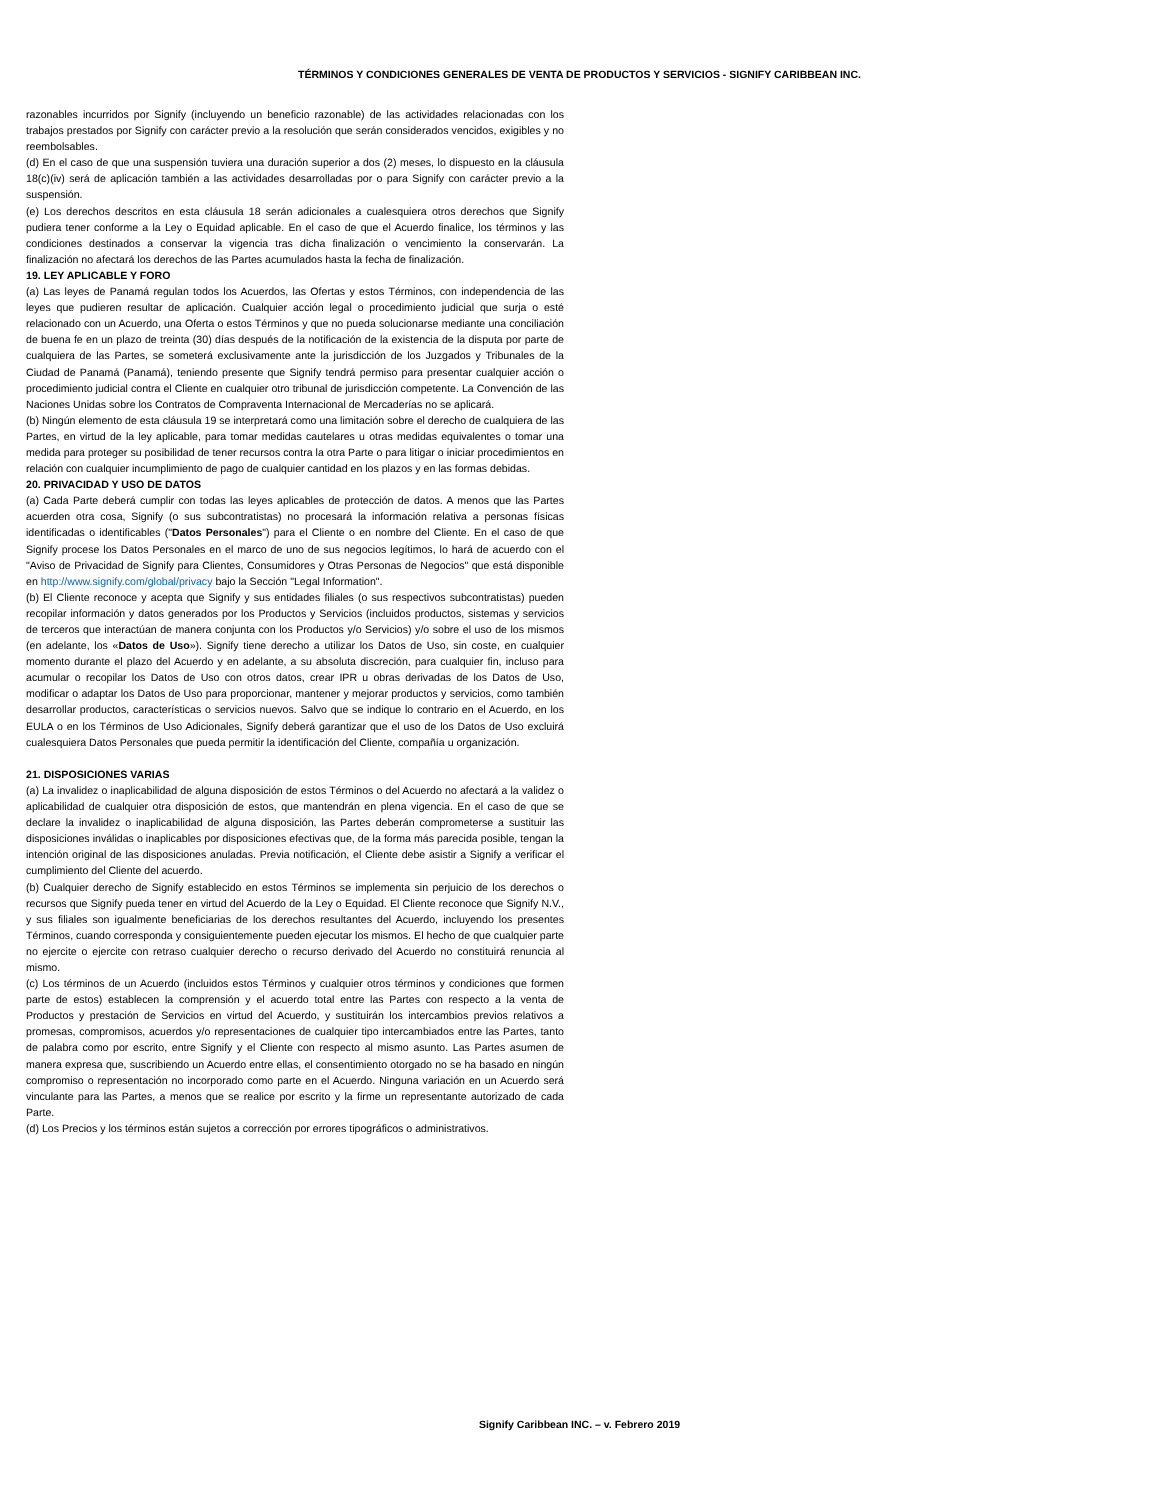TÉRMINOS Y CONDICIONES GENERALES DE VENTA DE PRODUCTOS Y SERVICIOS - SIGNIFY CARIBBEAN INC.
razonables incurridos por Signify (incluyendo un beneficio razonable) de las actividades relacionadas con los trabajos prestados por Signify con carácter previo a la resolución que serán considerados vencidos, exigibles y no reembolsables.
(d) En el caso de que una suspensión tuviera una duración superior a dos (2) meses, lo dispuesto en la cláusula 18(c)(iv) será de aplicación también a las actividades desarrolladas por o para Signify con carácter previo a la suspensión.
(e) Los derechos descritos en esta cláusula 18 serán adicionales a cualesquiera otros derechos que Signify pudiera tener conforme a la Ley o Equidad aplicable. En el caso de que el Acuerdo finalice, los términos y las condiciones destinados a conservar la vigencia tras dicha finalización o vencimiento la conservarán. La finalización no afectará los derechos de las Partes acumulados hasta la fecha de finalización.
19. LEY APLICABLE Y FORO
(a) Las leyes de Panamá regulan todos los Acuerdos, las Ofertas y estos Términos, con independencia de las leyes que pudieren resultar de aplicación. Cualquier acción legal o procedimiento judicial que surja o esté relacionado con un Acuerdo, una Oferta o estos Términos y que no pueda solucionarse mediante una conciliación de buena fe en un plazo de treinta (30) días después de la notificación de la existencia de la disputa por parte de cualquiera de las Partes, se someterá exclusivamente ante la jurisdicción de los Juzgados y Tribunales de la Ciudad de Panamá (Panamá), teniendo presente que Signify tendrá permiso para presentar cualquier acción o procedimiento judicial contra el Cliente en cualquier otro tribunal de jurisdicción competente. La Convención de las Naciones Unidas sobre los Contratos de Compraventa Internacional de Mercaderías no se aplicará.
(b) Ningún elemento de esta cláusula 19 se interpretará como una limitación sobre el derecho de cualquiera de las Partes, en virtud de la ley aplicable, para tomar medidas cautelares u otras medidas equivalentes o tomar una medida para proteger su posibilidad de tener recursos contra la otra Parte o para litigar o iniciar procedimientos en relación con cualquier incumplimiento de pago de cualquier cantidad en los plazos y en las formas debidas.
20. PRIVACIDAD Y USO DE DATOS
(a) Cada Parte deberá cumplir con todas las leyes aplicables de protección de datos. A menos que las Partes acuerden otra cosa, Signify (o sus subcontratistas) no procesará la información relativa a personas físicas identificadas o identificables ("Datos Personales") para el Cliente o en nombre del Cliente. En el caso de que Signify procese los Datos Personales en el marco de uno de sus negocios legítimos, lo hará de acuerdo con el "Aviso de Privacidad de Signify para Clientes, Consumidores y Otras Personas de Negocios" que está disponible en http://www.signify.com/global/privacy bajo la Sección "Legal Information".
(b) El Cliente reconoce y acepta que Signify y sus entidades filiales (o sus respectivos subcontratistas) pueden recopilar información y datos generados por los Productos y Servicios (incluidos productos, sistemas y servicios de terceros que interactúan de manera conjunta con los Productos y/o Servicios) y/o sobre el uso de los mismos (en adelante, los «Datos de Uso»). Signify tiene derecho a utilizar los Datos de Uso, sin coste, en cualquier momento durante el plazo del Acuerdo y en adelante, a su absoluta discreción, para cualquier fin, incluso para acumular o recopilar los Datos de Uso con otros datos, crear IPR u obras derivadas de los Datos de Uso, modificar o adaptar los Datos de Uso para proporcionar, mantener y mejorar productos y servicios, como también desarrollar productos, características o servicios nuevos. Salvo que se indique lo contrario en el Acuerdo, en los EULA o en los Términos de Uso Adicionales, Signify deberá garantizar que el uso de los Datos de Uso excluirá cualesquiera Datos Personales que pueda permitir la identificación del Cliente, compañía u organización.
21. DISPOSICIONES VARIAS
(a) La invalidez o inaplicabilidad de alguna disposición de estos Términos o del Acuerdo no afectará a la validez o aplicabilidad de cualquier otra disposición de estos, que mantendrán en plena vigencia. En el caso de que se declare la invalidez o inaplicabilidad de alguna disposición, las Partes deberán comprometerse a sustituir las disposiciones inválidas o inaplicables por disposiciones efectivas que, de la forma más parecida posible, tengan la intención original de las disposiciones anuladas. Previa notificación, el Cliente debe asistir a Signify a verificar el cumplimiento del Cliente del acuerdo.
(b) Cualquier derecho de Signify establecido en estos Términos se implementa sin perjuicio de los derechos o recursos que Signify pueda tener en virtud del Acuerdo de la Ley o Equidad. El Cliente reconoce que Signify N.V., y sus filiales son igualmente beneficiarias de los derechos resultantes del Acuerdo, incluyendo los presentes Términos, cuando corresponda y consiguientemente pueden ejecutar los mismos. El hecho de que cualquier parte no ejercite o ejercite con retraso cualquier derecho o recurso derivado del Acuerdo no constituirá renuncia al mismo.
(c) Los términos de un Acuerdo (incluidos estos Términos y cualquier otros términos y condiciones que formen parte de estos) establecen la comprensión y el acuerdo total entre las Partes con respecto a la venta de Productos y prestación de Servicios en virtud del Acuerdo, y sustituirán los intercambios previos relativos a promesas, compromisos, acuerdos y/o representaciones de cualquier tipo intercambiados entre las Partes, tanto de palabra como por escrito, entre Signify y el Cliente con respecto al mismo asunto. Las Partes asumen de manera expresa que, suscribiendo un Acuerdo entre ellas, el consentimiento otorgado no se ha basado en ningún compromiso o representación no incorporado como parte en el Acuerdo. Ninguna variación en un Acuerdo será vinculante para las Partes, a menos que se realice por escrito y la firme un representante autorizado de cada Parte.
(d) Los Precios y los términos están sujetos a corrección por errores tipográficos o administrativos.
Signify Caribbean INC. – v. Febrero 2019